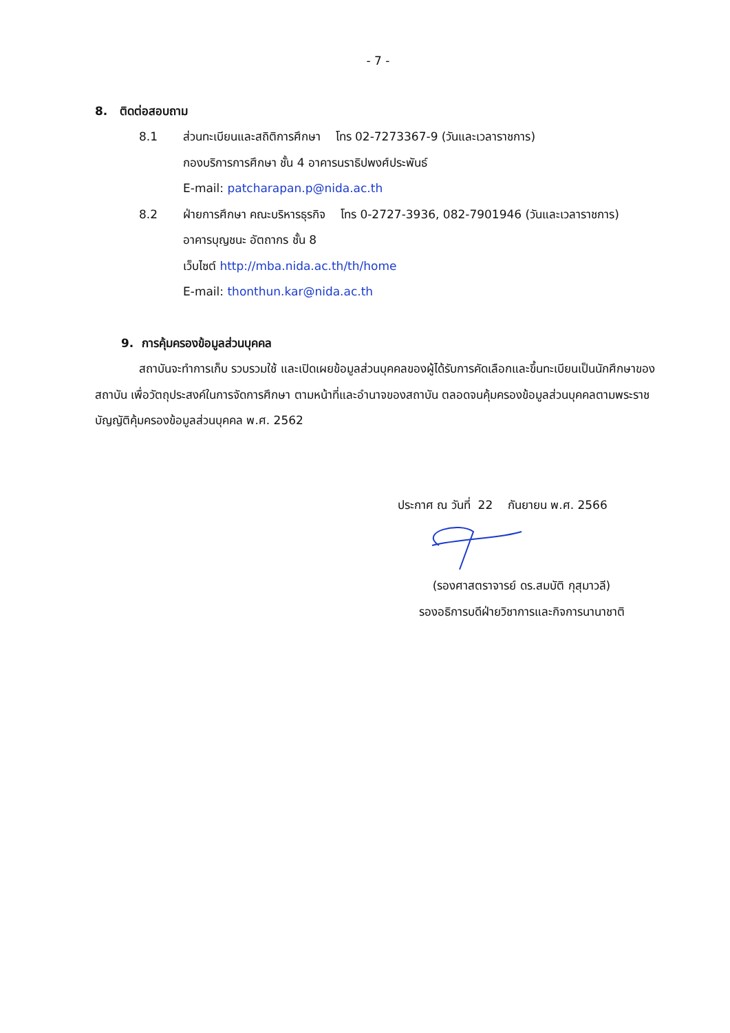- 7 -
8. ติดต่อสอบถาม
8.1 ส่วนทะเบียนและสถิติการศึกษา โทร 02-7273367-9 (วันและเวลาราชการ)
กองบริการการศึกษา ชั้น 4 อาคารนราธิปพงศ์ประพันธ์
E-mail: patcharapan.p@nida.ac.th
8.2 ฝ่ายการศึกษา คณะบริหารธุรกิจ โทร 0-2727-3936, 082-7901946 (วันและเวลาราชการ)
อาคารบุญชนะ อัตถากร ชั้น 8
เว็บไซต์ http://mba.nida.ac.th/th/home
E-mail: thonthun.kar@nida.ac.th
9. การคุ้มครองข้อมูลส่วนบุคคล
สถาบันจะทำการเก็บ รวบรวมใช้ และเปิดเผยข้อมูลส่วนบุคคลของผู้ได้รับการคัดเลือกและขึ้นทะเบียนเป็นนักศึกษาของสถาบัน เพื่อวัตถุประสงค์ในการจัดการศึกษา ตามหน้าที่และอำนาจของสถาบัน ตลอดจนคุ้มครองข้อมูลส่วนบุคคลตามพระราชบัญญัติคุ้มครองข้อมูลส่วนบุคคล พ.ศ. 2562
ประกาศ ณ วันที่ 22 กันยายน พ.ศ. 2566
(รองศาสตราจารย์ ดร.สมบัติ กุสุมาวลี)
รองอธิการบดีฝ่ายวิชาการและกิจการนานาชาติ